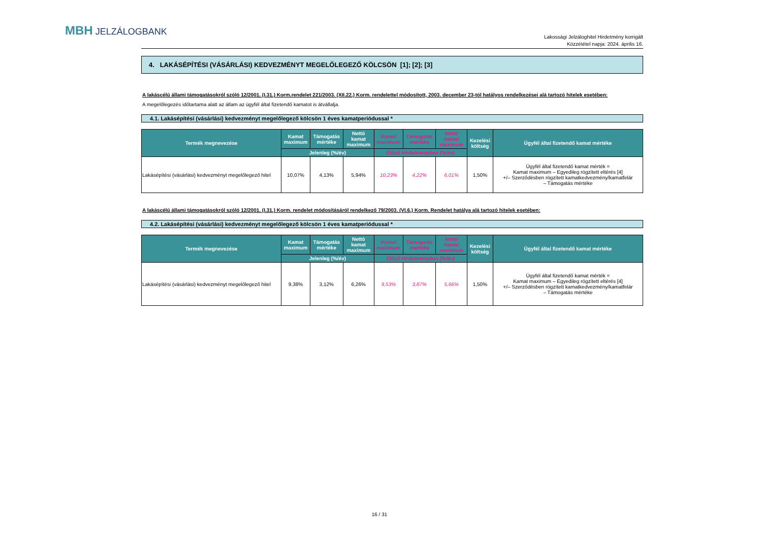MBH JELZÁLOGBANK
Lakossági Jelzáloghitel Hirdetmény korrigált
Közzététel napja: 2024. április 16.
4. LAKÁSÉPÍTÉSI (VÁSÁRLÁSI) KEDVEZMÉNYT MEGELŐLEGEZŐ KÖLCSÖN [1]; [2]; [3]
A lakáscélú állami támogatásokról szóló 12/2001. (I.31.) Korm.rendelet 221/2003. (XII.22.) Korm. rendelettel módosított, 2003. december 23-tól hatályos rendelkezései alá tartozó hitelek esetében:
A megelőlegezés időtartama alatt az állam az ügyfél által fizetendő kamatot is átvállalja.
4.1. Lakásépítési (vásárlási) kedvezményt megelőlegező kölcsön 1 éves kamatperiódussal *
| Termék megnevezése | Kamat maximum | Támogatás mértéke | Nettó kamat maximum | Kamat maximum | Támogatás mértéke | Nettó kamat maximum | Kezelési költség | Ügyfél által fizetendő kamat mértéke |
| --- | --- | --- | --- | --- | --- | --- | --- | --- |
| | Jelenleg (%/év) | | | Előző Hirdetményben (%/év) | | | | |
| Lakásépítési (vásárlási) kedvezményt megelőlegező hitel | 10,07% | 4,13% | 5,94% | 10,23% | 4,22% | 6,01% | 1,50% | Ügyfél által fizetendő kamat mérték = Kamat maximum – Egyedileg rögzített eltérés [4] +/– Szerződésben rögzített kamatkedvezmény/kamatfelár – Támogatás mértéke |
A lakáscélú állami támogatásokról szóló 12/2001. (I.31.) Korm. rendelet módosításáról rendelkező 79/2003. (VI.6.) Korm. Rendelet hatálya alá tartozó hitelek esetében:
4.2. Lakásépítési (vásárlási) kedvezményt megelőlegező kölcsön 1 éves kamatperiódussal *
| Termék megnevezése | Kamat maximum | Támogatás mértéke | Nettó kamat maximum | Kamat maximum | Támogatás mértéke | Nettó kamat maximum | Kezelési költség | Ügyfél által fizetendő kamat mértéke |
| --- | --- | --- | --- | --- | --- | --- | --- | --- |
| | Jelenleg (%/év) | | | Előző Hirdetményben (%/év) | | | | |
| Lakásépítési (vásárlási) kedvezményt megelőlegező hitel | 9,38% | 3,12% | 6,26% | 9,53% | 3,87% | 5,66% | 1,50% | Ügyfél által fizetendő kamat mérték = Kamat maximum – Egyedileg rögzített eltérés [4] +/– Szerződésben rögzített kamatkedvezmény/kamatfelár – Támogatás mértéke |
16 / 31